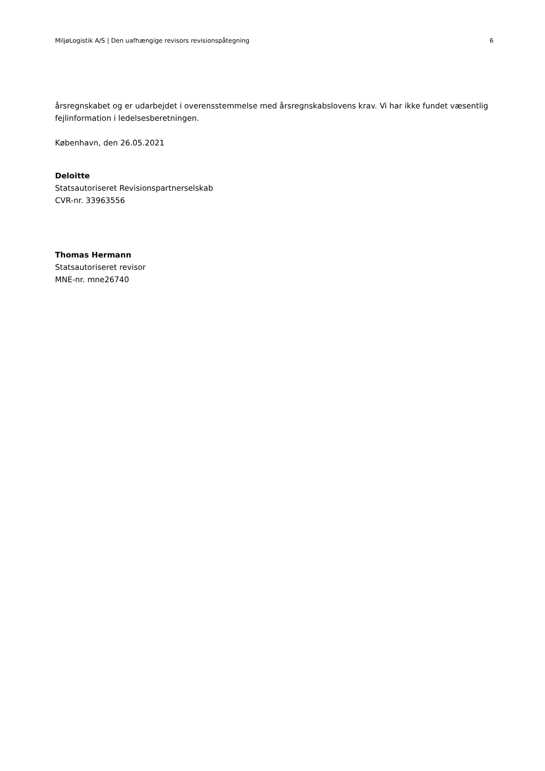MiljøLogistik A/S | Den uafhængige revisors revisionspåtegning 6
årsregnskabet og er udarbejdet i overensstemmelse med årsregnskabslovens krav. Vi har ikke fundet væsentlig fejlinformation i ledelsesberetningen.
København, den 26.05.2021
Deloitte
Statsautoriseret Revisionspartnerselskab
CVR-nr. 33963556
Thomas Hermann
Statsautoriseret revisor
MNE-nr. mne26740